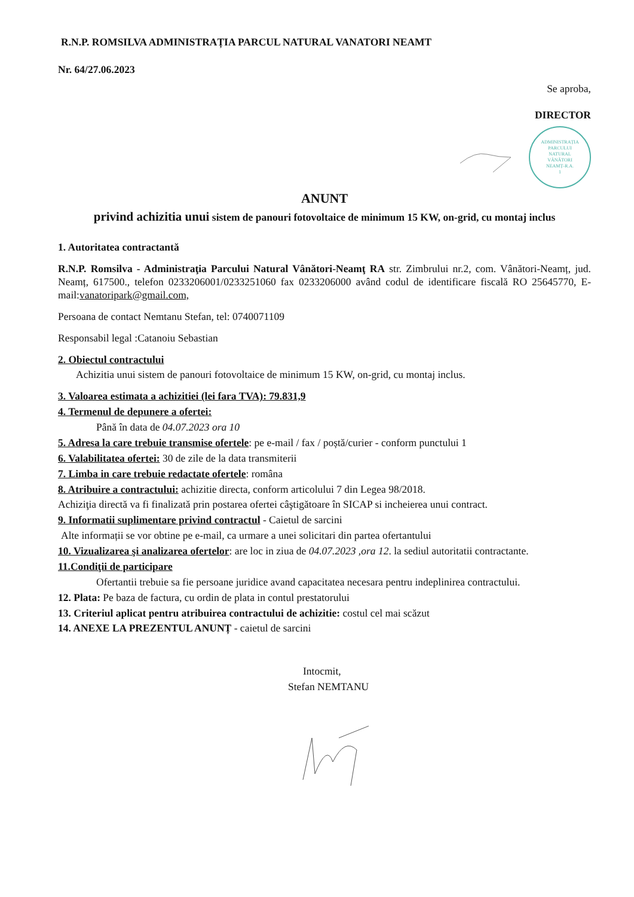R.N.P. ROMSILVA ADMINISTRAȚIA PARCUL NATURAL VANATORI NEAMT
Nr. 64/27.06.2023
Se aproba,
DIRECTOR
ADMINISTRAȚIA
PARCULUI
NATURAL
VÂNĂTORI
NEAMȚ-R.A.
1
ANUNT
privind achizitia unui sistem de panouri fotovoltaice de minimum 15 KW, on-grid, cu montaj inclus
1. Autoritatea contractantă
R.N.P. Romsilva - Administraţia Parcului Natural Vânători-Neamţ RA str. Zimbrului nr.2, com. Vânători-Neamț, jud. Neamț, 617500., telefon 0233206001/0233251060 fax 0233206000 având codul de identificare fiscală RO 25645770, E-mail:vanatoripark@gmail.com,
Persoana de contact Nemtanu Stefan, tel: 0740071109
Responsabil legal :Catanoiu Sebastian
2. Obiectul contractului
Achizitia unui sistem de panouri fotovoltaice de minimum 15 KW, on-grid, cu montaj inclus.
3. Valoarea estimata a achizitiei (lei fara TVA): 79.831,9
4. Termenul de depunere a ofertei:
Până în data de 04.07.2023 ora 10
5. Adresa la care trebuie transmise ofertele: pe e-mail / fax / poștă/curier - conform punctului 1
6. Valabilitatea ofertei: 30 de zile de la data transmiterii
7. Limba in care trebuie redactate ofertele: româna
8. Atribuire a contractului: achizitie directa, conform articolului 7 din Legea 98/2018.
Achiziţia directă va fi finalizată prin postarea ofertei câştigătoare în SICAP si incheierea unui contract.
9. Informatii suplimentare privind contractul - Caietul de sarcini
Alte informații se vor obtine pe e-mail, ca urmare a unei solicitari din partea ofertantului
10. Vizualizarea şi analizarea ofertelor: are loc in ziua de 04.07.2023 ,ora 12. la sediul autoritatii contractante.
11.Condiţii de participare
Ofertantii trebuie sa fie persoane juridice avand capacitatea necesara pentru indeplinirea contractului.
12. Plata: Pe baza de factura, cu ordin de plata in contul prestatorului
13. Criteriul aplicat pentru atribuirea contractului de achizitie: costul cel mai scăzut
14. ANEXE LA PREZENTUL ANUNȚ - caietul de sarcini
Intocmit,
Stefan NEMTANU